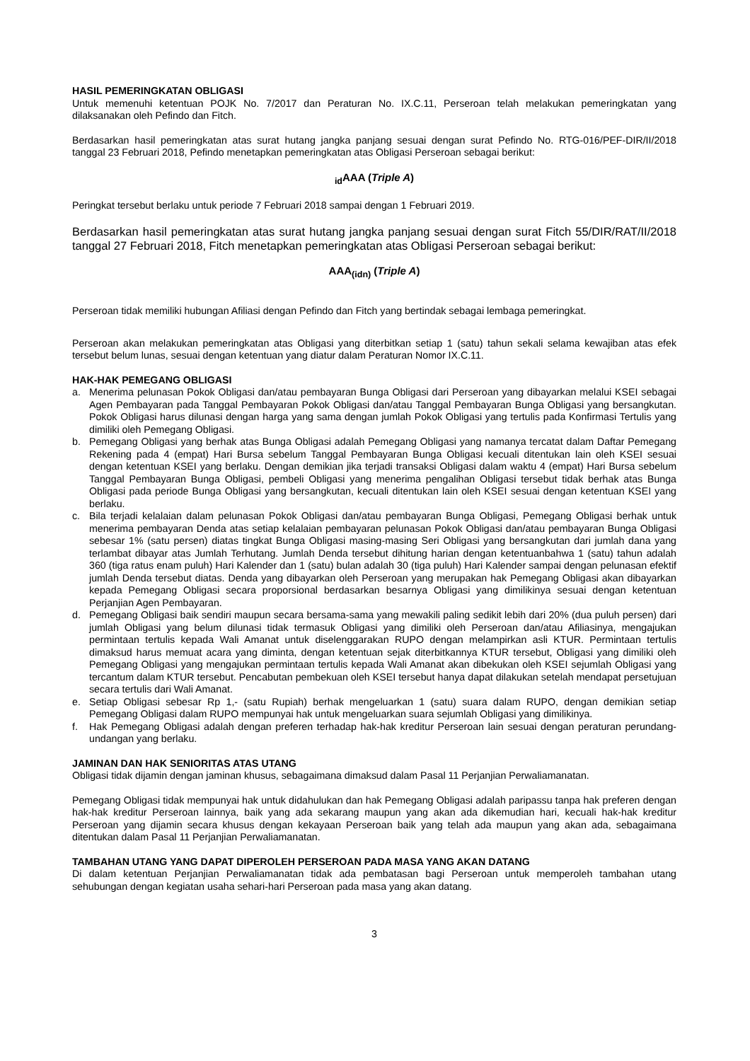HASIL PEMERINGKATAN OBLIGASI
Untuk memenuhi ketentuan POJK No. 7/2017 dan Peraturan No. IX.C.11, Perseroan telah melakukan pemeringkatan yang dilaksanakan oleh Pefindo dan Fitch.
Berdasarkan hasil pemeringkatan atas surat hutang jangka panjang sesuai dengan surat Pefindo No. RTG-016/PEF-DIR/II/2018 tanggal 23 Februari 2018, Pefindo menetapkan pemeringkatan atas Obligasi Perseroan sebagai berikut:
<sub>id</sub>AAA (Triple A)
Peringkat tersebut berlaku untuk periode 7 Februari 2018 sampai dengan 1 Februari 2019.
Berdasarkan hasil pemeringkatan atas surat hutang jangka panjang sesuai dengan surat Fitch 55/DIR/RAT/II/2018 tanggal 27 Februari 2018, Fitch menetapkan pemeringkatan atas Obligasi Perseroan sebagai berikut:
AAA<sub>(idn)</sub> (Triple A)
Perseroan tidak memiliki hubungan Afiliasi dengan Pefindo dan Fitch yang bertindak sebagai lembaga pemeringkat.
Perseroan akan melakukan pemeringkatan atas Obligasi yang diterbitkan setiap 1 (satu) tahun sekali selama kewajiban atas efek tersebut belum lunas, sesuai dengan ketentuan yang diatur dalam Peraturan Nomor IX.C.11.
HAK-HAK PEMEGANG OBLIGASI
a. Menerima pelunasan Pokok Obligasi dan/atau pembayaran Bunga Obligasi dari Perseroan yang dibayarkan melalui KSEI sebagai Agen Pembayaran pada Tanggal Pembayaran Pokok Obligasi dan/atau Tanggal Pembayaran Bunga Obligasi yang bersangkutan. Pokok Obligasi harus dilunasi dengan harga yang sama dengan jumlah Pokok Obligasi yang tertulis pada Konfirmasi Tertulis yang dimiliki oleh Pemegang Obligasi.
b. Pemegang Obligasi yang berhak atas Bunga Obligasi adalah Pemegang Obligasi yang namanya tercatat dalam Daftar Pemegang Rekening pada 4 (empat) Hari Bursa sebelum Tanggal Pembayaran Bunga Obligasi kecuali ditentukan lain oleh KSEI sesuai dengan ketentuan KSEI yang berlaku. Dengan demikian jika terjadi transaksi Obligasi dalam waktu 4 (empat) Hari Bursa sebelum Tanggal Pembayaran Bunga Obligasi, pembeli Obligasi yang menerima pengalihan Obligasi tersebut tidak berhak atas Bunga Obligasi pada periode Bunga Obligasi yang bersangkutan, kecuali ditentukan lain oleh KSEI sesuai dengan ketentuan KSEI yang berlaku.
c. Bila terjadi kelalaian dalam pelunasan Pokok Obligasi dan/atau pembayaran Bunga Obligasi, Pemegang Obligasi berhak untuk menerima pembayaran Denda atas setiap kelalaian pembayaran pelunasan Pokok Obligasi dan/atau pembayaran Bunga Obligasi sebesar 1% (satu persen) diatas tingkat Bunga Obligasi masing-masing Seri Obligasi yang bersangkutan dari jumlah dana yang terlambat dibayar atas Jumlah Terhutang. Jumlah Denda tersebut dihitung harian dengan ketentuanbahwa 1 (satu) tahun adalah 360 (tiga ratus enam puluh) Hari Kalender dan 1 (satu) bulan adalah 30 (tiga puluh) Hari Kalender sampai dengan pelunasan efektif jumlah Denda tersebut diatas. Denda yang dibayarkan oleh Perseroan yang merupakan hak Pemegang Obligasi akan dibayarkan kepada Pemegang Obligasi secara proporsional berdasarkan besarnya Obligasi yang dimilikinya sesuai dengan ketentuan Perjanjian Agen Pembayaran.
d. Pemegang Obligasi baik sendiri maupun secara bersama-sama yang mewakili paling sedikit lebih dari 20% (dua puluh persen) dari jumlah Obligasi yang belum dilunasi tidak termasuk Obligasi yang dimiliki oleh Perseroan dan/atau Afiliasinya, mengajukan permintaan tertulis kepada Wali Amanat untuk diselenggarakan RUPO dengan melampirkan asli KTUR. Permintaan tertulis dimaksud harus memuat acara yang diminta, dengan ketentuan sejak diterbitkannya KTUR tersebut, Obligasi yang dimiliki oleh Pemegang Obligasi yang mengajukan permintaan tertulis kepada Wali Amanat akan dibekukan oleh KSEI sejumlah Obligasi yang tercantum dalam KTUR tersebut. Pencabutan pembekuan oleh KSEI tersebut hanya dapat dilakukan setelah mendapat persetujuan secara tertulis dari Wali Amanat.
e. Setiap Obligasi sebesar Rp 1,- (satu Rupiah) berhak mengeluarkan 1 (satu) suara dalam RUPO, dengan demikian setiap Pemegang Obligasi dalam RUPO mempunyai hak untuk mengeluarkan suara sejumlah Obligasi yang dimilikinya.
f. Hak Pemegang Obligasi adalah dengan preferen terhadap hak-hak kreditur Perseroan lain sesuai dengan peraturan perundang-undangan yang berlaku.
JAMINAN DAN HAK SENIORITAS ATAS UTANG
Obligasi tidak dijamin dengan jaminan khusus, sebagaimana dimaksud dalam Pasal 11 Perjanjian Perwaliamanatan.
Pemegang Obligasi tidak mempunyai hak untuk didahulukan dan hak Pemegang Obligasi adalah paripassu tanpa hak preferen dengan hak-hak kreditur Perseroan lainnya, baik yang ada sekarang maupun yang akan ada dikemudian hari, kecuali hak-hak kreditur Perseroan yang dijamin secara khusus dengan kekayaan Perseroan baik yang telah ada maupun yang akan ada, sebagaimana ditentukan dalam Pasal 11 Perjanjian Perwaliamanatan.
TAMBAHAN UTANG YANG DAPAT DIPEROLEH PERSEROAN PADA MASA YANG AKAN DATANG
Di dalam ketentuan Perjanjian Perwaliamanatan tidak ada pembatasan bagi Perseroan untuk memperoleh tambahan utang sehubungan dengan kegiatan usaha sehari-hari Perseroan pada masa yang akan datang.
3